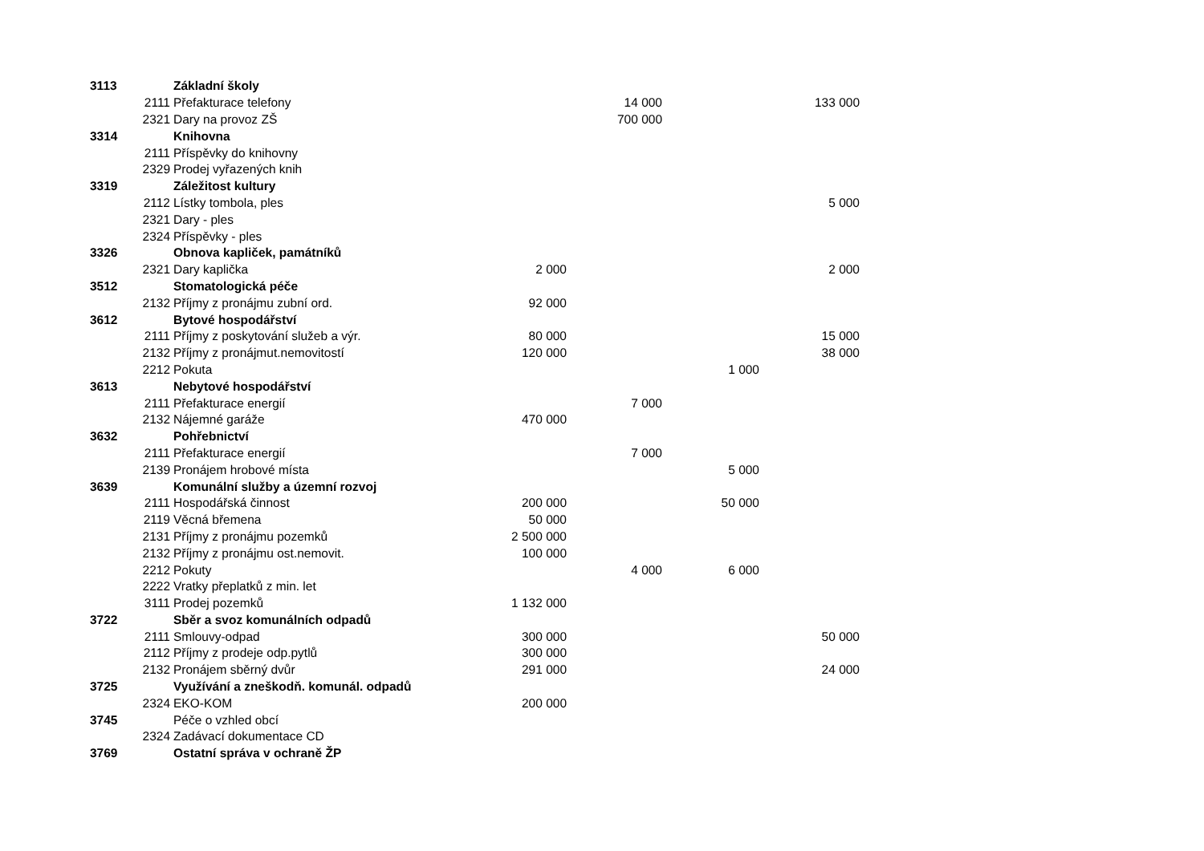| 3113 | | Základní školy | | | | |
| | 2111 | Přefakturace telefony | | 14 000 | | 133 000 |
| | 2321 | Dary na provoz ZŠ | | 700 000 | | |
| 3314 | | Knihovna | | | | |
| | 2111 | Příspěvky do knihovny | | | | |
| | 2329 | Prodej vyřazených knih | | | | |
| 3319 | | Záležitost kultury | | | | |
| | 2112 | Lístky tombola, ples | | | | 5 000 |
| | 2321 | Dary - ples | | | | |
| | 2324 | Příspěvky - ples | | | | |
| 3326 | | Obnova kapliček, památníků | | | | |
| | 2321 | Dary kaplička | 2 000 | | | 2 000 |
| 3512 | | Stomatologická péče | | | | |
| | 2132 | Příjmy z pronájmu zubní ord. | 92 000 | | | |
| 3612 | | Bytové hospodářství | | | | |
| | 2111 | Příjmy z poskytování služeb a výr. | 80 000 | | | 15 000 |
| | 2132 | Příjmy z pronájmut.nemovitostí | 120 000 | | | 38 000 |
| | 2212 | Pokuta | | | 1 000 | |
| 3613 | | Nebytové hospodářství | | | | |
| | 2111 | Přefakturace energií | | 7 000 | | |
| | 2132 | Nájemné garáže | 470 000 | | | |
| 3632 | | Pohřebnictví | | | | |
| | 2111 | Přefakturace energií | | 7 000 | | |
| | 2139 | Pronájem hrobové místa | | | 5 000 | |
| 3639 | | Komunální služby a územní rozvoj | | | | |
| | 2111 | Hospodářská činnost | 200 000 | | 50 000 | |
| | 2119 | Věcná břemena | 50 000 | | | |
| | 2131 | Příjmy z pronájmu pozemků | 2 500 000 | | | |
| | 2132 | Příjmy z pronájmu ost.nemovit. | 100 000 | | | |
| | 2212 | Pokuty | | 4 000 | 6 000 | |
| | 2222 | Vratky přeplatků z min. let | | | | |
| | 3111 | Prodej pozemků | 1 132 000 | | | |
| 3722 | | Sběr a svoz komunálních odpadů | | | | |
| | 2111 | Smlouvy-odpad | 300 000 | | | 50 000 |
| | 2112 | Příjmy z prodeje odp.pytlů | 300 000 | | | |
| | 2132 | Pronájem sběrný dvůr | 291 000 | | | 24 000 |
| 3725 | | Využívání a zneškodň. komunál. odpadů | | | | |
| | 2324 | EKO-KOM | 200 000 | | | |
| 3745 | | Péče o vzhled obcí | | | | |
| | 2324 | Zadávací dokumentace CD | | | | |
| 3769 | | Ostatní správa v ochraně ŽP | | | | |